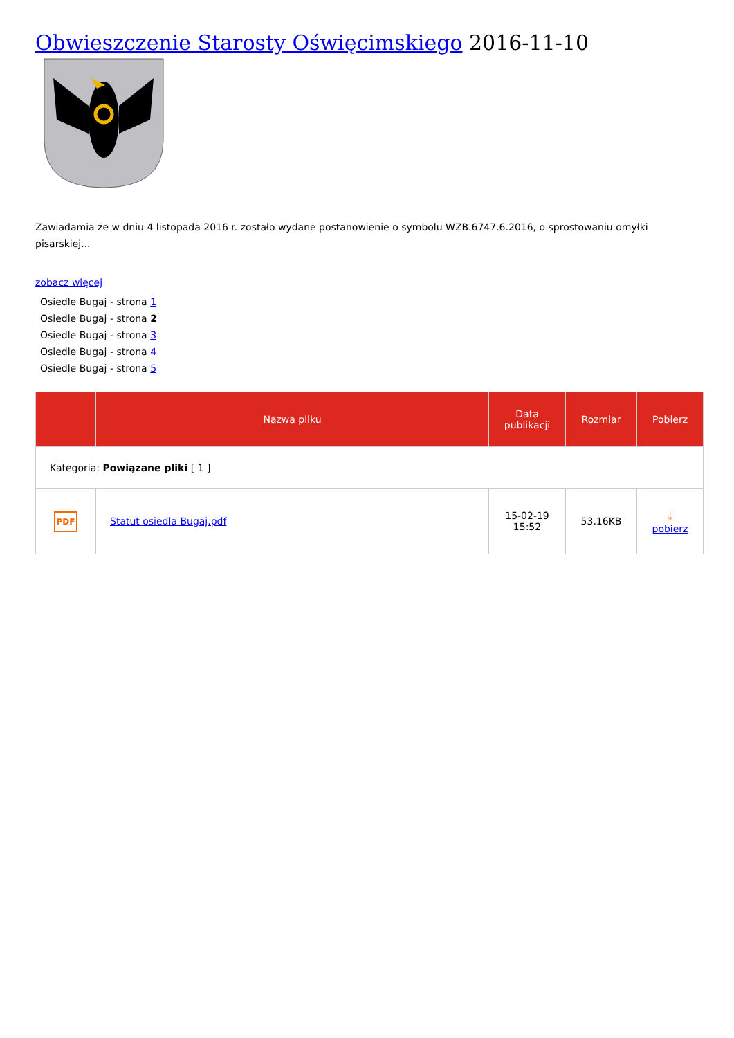Obwieszczenie Starosty Oświęcimskiego 2016-11-10
Zawiadamia że w dniu 4 listopada 2016 r. zostało wydane postanowienie o symbolu WZB.6747.6.2016, o sprostowaniu omyłki pisarskiej...
zobacz więcej
Osiedle Bugaj - strona 1
Osiedle Bugaj - strona 2
Osiedle Bugaj - strona 3
Osiedle Bugaj - strona 4
Osiedle Bugaj - strona 5
| | Nazwa pliku | Data publikacji | Rozmiar | Pobierz |
| --- | --- | --- | --- | --- |
| Kategoria: Powiązane pliki [ 1 ] | | | | |
| PDF | Statut osiedla Bugaj.pdf | 15-02-19 15:52 | 53.16KB | ⤓ pobierz |